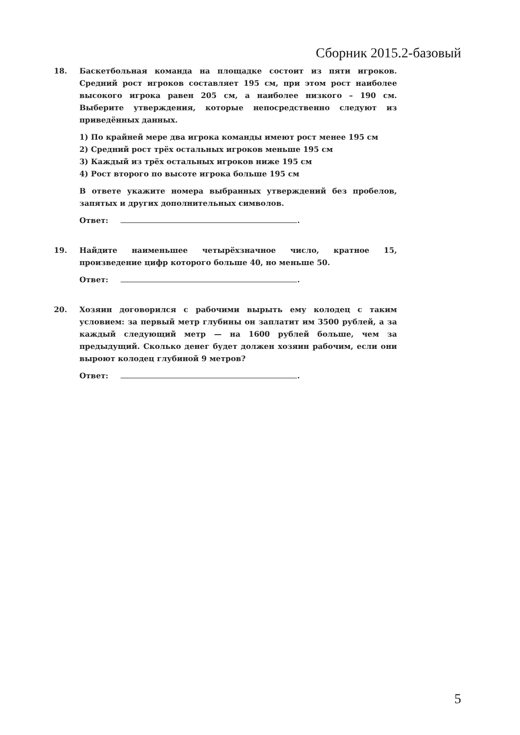Сборник 2015.2-базовый
18. Баскетбольная команда на площадке состоит из пяти игроков. Средний рост игроков составляет 195 см, при этом рост наиболее высокого игрока равен 205 см, а наиболее низкого – 190 см. Выберите утверждения, которые непосредственно следуют из приведённых данных.
1) По крайней мере два игрока команды имеют рост менее 195 см
2) Средний рост трёх остальных игроков меньше 195 см
3) Каждый из трёх остальных игроков ниже 195 см
4) Рост второго по высоте игрока больше 195 см
В ответе укажите номера выбранных утверждений без пробелов, запятых и других дополнительных символов.
Ответ: .
19. Найдите наименьшее четырёхзначное число, кратное 15, произведение цифр которого больше 40, но меньше 50.
Ответ: .
20. Хозяин договорился с рабочими вырыть ему колодец с таким условием: за первый метр глубины он заплатит им 3500 рублей, а за каждый следующий метр — на 1600 рублей больше, чем за предыдущий. Сколько денег будет должен хозяин рабочим, если они выроют колодец глубиной 9 метров?
Ответ: .
5